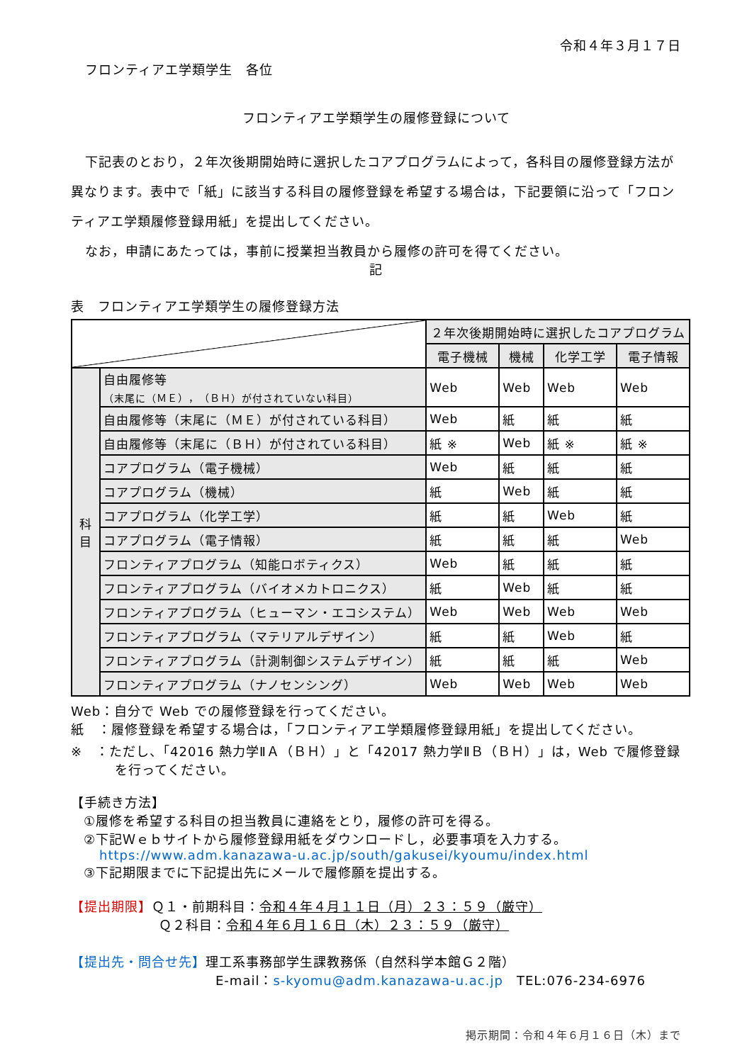令和４年３月１７日
フロンティアエ学類学生　各位
フロンティアエ学類学生の履修登録について
下記表のとおり，２年次後期開始時に選択したコアプログラムによって，各科目の履修登録方法が異なります。表中で「紙」に該当する科目の履修登録を希望する場合は，下記要領に沿って「フロンティアエ学類履修登録用紙」を提出してください。
なお，申請にあたっては，事前に授業担当教員から履修の許可を得てください。
記
表　フロンティアエ学類学生の履修登録方法
| | | ２年次後期開始時に選択したコアプログラム | | | |
| | | 電子機械 | 機械 | 化学工学 | 電子情報 |
| 科 目 | 自由履修等 （末尾に（ＭＥ），（ＢＨ）が付されていない科目） | Web | Web | Web | Web |
| | 自由履修等（末尾に（ＭＥ）が付されている科目） | Web | 紙 | 紙 | 紙 |
| | 自由履修等（末尾に（ＢＨ）が付されている科目） | 紙 ※ | Web | 紙 ※ | 紙 ※ |
| | コアプログラム（電子機械） | Web | 紙 | 紙 | 紙 |
| | コアプログラム（機械） | 紙 | Web | 紙 | 紙 |
| | コアプログラム（化学工学） | 紙 | 紙 | Web | 紙 |
| | コアプログラム（電子情報） | 紙 | 紙 | 紙 | Web |
| | フロンティアプログラム（知能ロボティクス） | Web | 紙 | 紙 | 紙 |
| | フロンティアプログラム（バイオメカトロニクス） | 紙 | Web | 紙 | 紙 |
| | フロンティアプログラム（ヒューマン・エコシステム） | Web | Web | Web | Web |
| | フロンティアプログラム（マテリアルデザイン） | 紙 | 紙 | Web | 紙 |
| | フロンティアプログラム（計測制御システムデザイン） | 紙 | 紙 | 紙 | Web |
| | フロンティアプログラム（ナノセンシング） | Web | Web | Web | Web |
Web：自分で Web での履修登録を行ってください。
紙　：履修登録を希望する場合は，「フロンティアエ学類履修登録用紙」を提出してください。
※　：ただし、「42016 熱力学ⅡＡ（ＢＨ）」と「42017 熱力学ⅡＢ（ＢＨ）」は，Web で履修登録を行ってください。
【手続き方法】
①履修を希望する科目の担当教員に連絡をとり，履修の許可を得る。
②下記Ｗｅｂサイトから履修登録用紙をダウンロードし，必要事項を入力する。
https://www.adm.kanazawa-u.ac.jp/south/gakusei/kyoumu/index.html
③下記期限までに下記提出先にメールで履修願を提出する。
【提出期限】Ｑ１・前期科目：令和４年４月１１日（月）２３：５９（厳守）
Ｑ２科目：令和４年６月１６日（木）２３：５９（厳守）
【提出先・問合せ先】理工系事務部学生課教務係（自然科学本館Ｇ２階）
E-mail：s-kyomu@adm.kanazawa-u.ac.jp　TEL:076-234-6976
掲示期間：令和４年６月１６日（木）まで